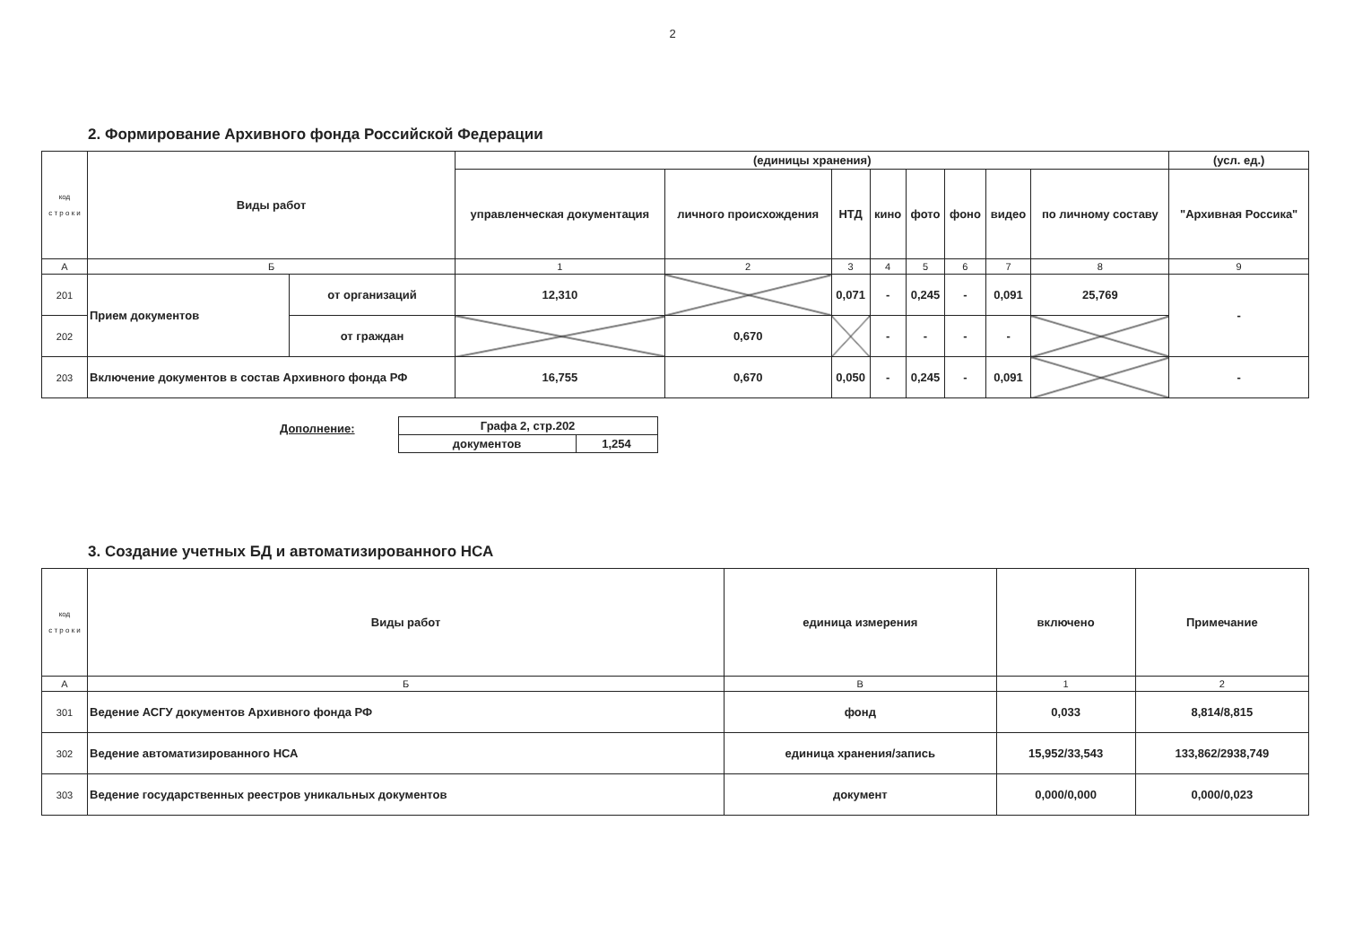2
2. Формирование Архивного фонда Российской Федерации
| код с т р о к и | Виды работ | | (единицы хранения) | | | | | | | | (усл. ед.) |
| --- | --- | --- | --- | --- | --- | --- | --- | --- | --- | --- | --- |
| | | | управленческая документация | личного происхождения | НТД | кино | фото | фоно | видео | по личному составу | "Архивная Россика" |
| А | Б | | 1 | 2 | 3 | 4 | 5 | 6 | 7 | 8 | 9 |
| 201 | Прием документов | от организаций | 12,310 | | 0,071 | - | 0,245 | - | 0,091 | 25,769 | - |
| 202 | | от граждан | | 0,670 | | - | - | - | - | | |
| 203 | Включение документов в состав Архивного фонда РФ | | 16,755 | 0,670 | 0,050 | - | 0,245 | - | 0,091 | | - |
Дополнение:
| Графа 2, стр.202 | |
| документов | 1,254 |
3. Создание учетных БД и автоматизированного НСА
| код с т р о к и | Виды работ | единица измерения | включено | Примечание |
| --- | --- | --- | --- | --- |
| А | Б | В | 1 | 2 |
| 301 | Ведение АСГУ документов Архивного фонда РФ | фонд | 0,033 | 8,814/8,815 |
| 302 | Ведение автоматизированного НСА | единица хранения/запись | 15,952/33,543 | 133,862/2938,749 |
| 303 | Ведение государственных реестров уникальных документов | документ | 0,000/0,000 | 0,000/0,023 |